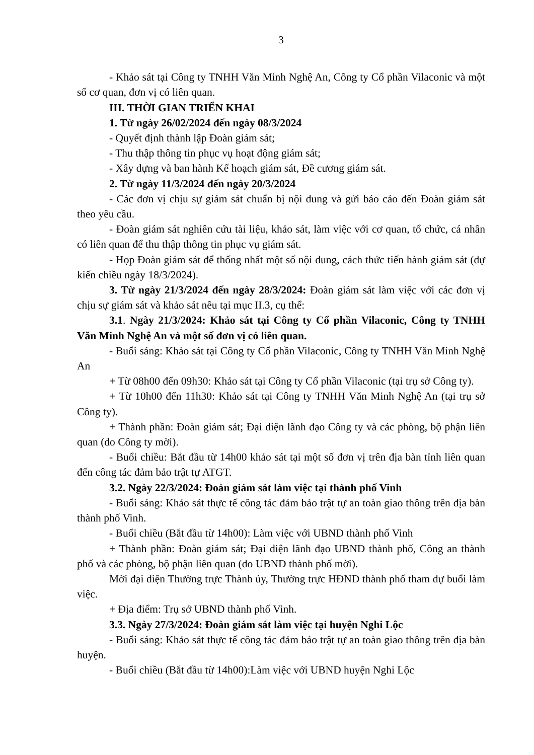3
- Khảo sát tại Công ty TNHH Văn Minh Nghệ An, Công ty Cổ phần Vilaconic và một số cơ quan, đơn vị có liên quan.
III. THỜI GIAN TRIỂN KHAI
1. Từ ngày 26/02/2024 đến ngày 08/3/2024
- Quyết định thành lập Đoàn giám sát;
- Thu thập thông tin phục vụ hoạt động giám sát;
- Xây dựng và ban hành Kế hoạch giám sát, Đề cương giám sát.
2. Từ ngày 11/3/2024 đến ngày 20/3/2024
- Các đơn vị chịu sự giám sát chuẩn bị nội dung và gửi báo cáo đến Đoàn giám sát theo yêu cầu.
- Đoàn giám sát nghiên cứu tài liệu, khảo sát, làm việc với cơ quan, tổ chức, cá nhân có liên quan để thu thập thông tin phục vụ giám sát.
- Họp Đoàn giám sát để thống nhất một số nội dung, cách thức tiến hành giám sát (dự kiến chiều ngày 18/3/2024).
3. Từ ngày 21/3/2024 đến ngày 28/3/2024: Đoàn giám sát làm việc với các đơn vị chịu sự giám sát và khảo sát nêu tại mục II.3, cụ thể:
3.1. Ngày 21/3/2024: Khảo sát tại Công ty Cổ phần Vilaconic, Công ty TNHH Văn Minh Nghệ An và một số đơn vị có liên quan.
- Buổi sáng: Khảo sát tại Công ty Cổ phần Vilaconic, Công ty TNHH Văn Minh Nghệ An
+ Từ 08h00 đến 09h30: Khảo sát tại Công ty Cổ phần Vilaconic (tại trụ sở Công ty).
+ Từ 10h00 đến 11h30: Khảo sát tại Công ty TNHH Văn Minh Nghệ An (tại trụ sở Công ty).
+ Thành phần: Đoàn giám sát; Đại diện lãnh đạo Công ty và các phòng, bộ phận liên quan (do Công ty mời).
- Buổi chiều: Bắt đầu từ 14h00 khảo sát tại một số đơn vị trên địa bàn tỉnh liên quan đến công tác đảm bảo trật tự ATGT.
3.2. Ngày 22/3/2024: Đoàn giám sát làm việc tại thành phố Vinh
- Buổi sáng: Khảo sát thực tế công tác đảm bảo trật tự an toàn giao thông trên địa bàn thành phố Vinh.
- Buổi chiều (Bắt đầu từ 14h00): Làm việc với UBND thành phố Vinh
+ Thành phần: Đoàn giám sát; Đại diện lãnh đạo UBND thành phố, Công an thành phố và các phòng, bộ phận liên quan (do UBND thành phố mời).
Mời đại diện Thường trực Thành ủy, Thường trực HĐND thành phố tham dự buổi làm việc.
+ Địa điểm: Trụ sở UBND thành phố Vinh.
3.3. Ngày 27/3/2024: Đoàn giám sát làm việc tại huyện Nghi Lộc
- Buổi sáng: Khảo sát thực tế công tác đảm bảo trật tự an toàn giao thông trên địa bàn huyện.
- Buổi chiều (Bắt đầu từ 14h00):Làm việc với UBND huyện Nghi Lộc